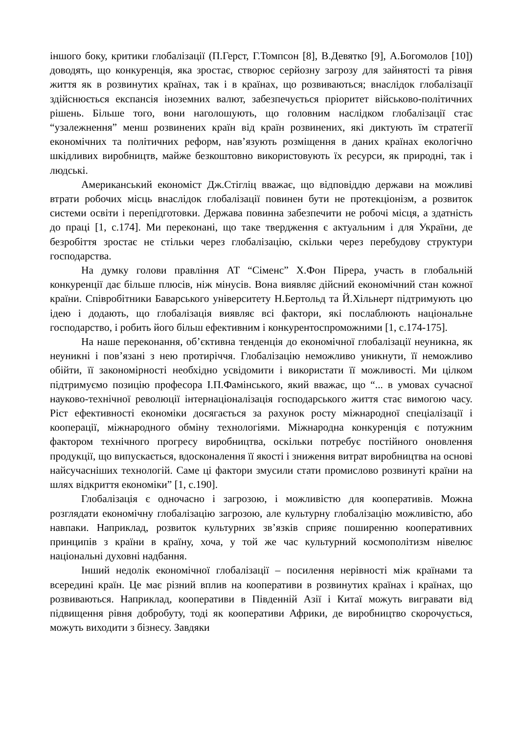іншого боку, критики глобалізації (П.Герст, Г.Томпсон [8], В.Девятко [9], А.Богомолов [10]) доводять, що конкуренція, яка зростає, створює серйозну загрозу для зайнятості та рівня життя як в розвинутих країнах, так і в країнах, що розвиваються; внаслідок глобалізації здійснюється експансія іноземних валют, забезпечується пріоритет військово-політичних рішень. Більше того, вони наголошують, що головним наслідком глобалізації стає “узалежнення” менш розвинених країн від країн розвинених, які диктують їм стратегії економічних та політичних реформ, нав’язують розміщення в даних країнах екологічно шкідливих виробництв, майже безкоштовно використовують їх ресурси, як природні, так і людські.
Американський економіст Дж.Стігліц вважає, що відповіддю держави на можливі втрати робочих місць внаслідок глобалізації повинен бути не протекціонізм, а розвиток системи освіти і перепідготовки. Держава повинна забезпечити не робочі місця, а здатність до праці [1, с.174]. Ми переконані, що таке твердження є актуальним і для України, де безробіття зростає не стільки через глобалізацію, скільки через перебудову структури господарства.
На думку голови правління АТ “Сіменс” Х.Фон Пірера, участь в глобальній конкуренції дає більше плюсів, ніж мінусів. Вона виявляє дійсний економічний стан кожної країни. Співробітники Баварського університету Н.Бертольд та Й.Хільнерт підтримують цю ідею і додають, що глобалізація виявляє всі фактори, які послаблюють національне господарство, і робить його більш ефективним і конкурентоспроможними [1, с.174-175].
На наше переконання, об’єктивна тенденція до економічної глобалізації неуникна, як неуникні і пов’язані з нею протиріччя. Глобалізацію неможливо уникнути, її неможливо обійти, її закономірності необхідно усвідомити і використати її можливості. Ми цілком підтримуємо позицію професора І.П.Фамінського, який вважає, що “... в умовах сучасної науково-технічної революції інтернаціоналізація господарського життя стає вимогою часу. Ріст ефективності економіки досягається за рахунок росту міжнародної спеціалізації і кооперації, міжнародного обміну технологіями. Міжнародна конкуренція є потужним фактором технічного прогресу виробництва, оскільки потребує постійного оновлення продукції, що випускається, вдосконалення її якості і зниження витрат виробництва на основі найсучасніших технологій. Саме ці фактори змусили стати промислово розвинуті країни на шлях відкриття економіки” [1, с.190].
Глобалізація є одночасно і загрозою, і можливістю для кооперативів. Можна розглядати економічну глобалізацію загрозою, але культурну глобалізацію можливістю, або навпаки. Наприклад, розвиток культурних зв’язків сприяє поширенню кооперативних принципів з країни в країну, хоча, у той же час культурний космополітизм нівелює національні духовні надбання.
Інший недолік економічної глобалізації – посилення нерівності між країнами та всередині країн. Це має різний вплив на кооперативи в розвинутих країнах і країнах, що розвиваються. Наприклад, кооперативи в Південній Азії і Китаї можуть вигравати від підвищення рівня добробуту, тоді як кооперативи Африки, де виробництво скорочується, можуть виходити з бізнесу. Завдяки